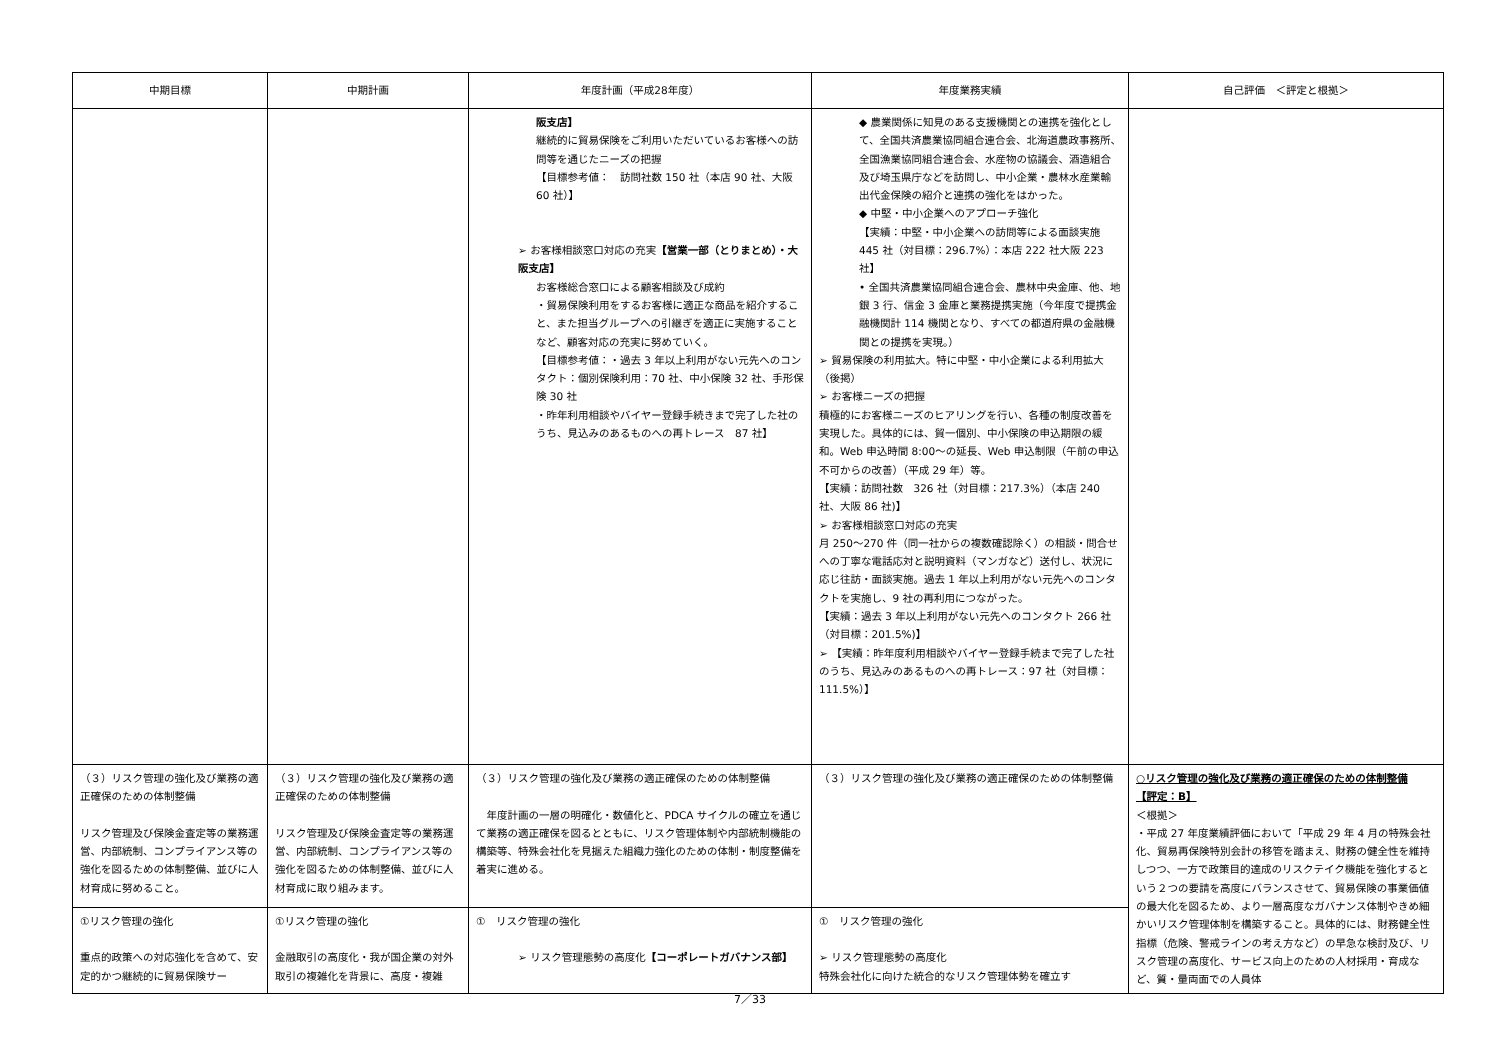| 中期目標 | 中期計画 | 年度計画（平成28年度） | 年度業務実績 | 自己評価 ＜評定と根拠＞ |
| --- | --- | --- | --- | --- |
| | | 阪支店】 継続的に貿易保険をご利用いただいているお客様への訪問等を通じたニーズの把握 【目標参考値： 訪問社数 150 社（本店 90 社、大阪 60 社）】 ➢ お客様相談窓口対応の充実 【営業一部（とりまとめ）・大阪支店】 お客様総合窓口による顧客相談及び成約 ・貿易保険利用をするお客様に適正な商品を紹介すること、また担当グループへの引継ぎを適正に実施することなど、顧客対応の充実に努めていく。 【目標参考値：・過去 3 年以上利用がない元先へのコンタクト：個別保険利用：70 社、中小保険 32 社、手形保険 30 社 ・昨年利用相談やバイヤー登録手続きまで完了した社のうち、見込みのあるものへの再トレース 87 社】 | ◆ 農業関係に知見のある支援機関との連携を強化として、全国共済農業協同組合連合会、北海道農政事務所、全国漁業協同組合連合会、水産物の協議会、酒造組合及び埼玉県庁などを訪問し、中小企業・農林水産業輸出代金保険の紹介と連携の強化をはかった。 ◆ 中堅・中小企業へのアプローチ強化 【実績：中堅・中小企業への訪問等による面談実施 445 社（対目標：296.7%）：本店 222 社大阪 223 社】 • 全国共済農業協同組合連合会、農林中央金庫、他、地銀 3 行、信金 3 金庫と業務提携実施（今年度で提携金融機関計 114 機関となり、すべての都道府県の金融機関との提携を実現。） ➢ 貿易保険の利用拡大。特に中堅・中小企業による利用拡大（後掲） ➢ お客様ニーズの把握 積極的にお客様ニーズのヒアリングを行い、各種の制度改善を実現した。具体的には、貿一個別、中小保険の申込期限の緩和。Web 申込時間 8:00～の延長、Web 申込制限（午前の申込不可からの改善）（平成 29 年）等。 【実績：訪問社数 326 社（対目標：217.3%）（本店 240 社、大阪 86 社)】 ➢ お客様相談窓口対応の充実 月 250～270 件（同一社からの複数確認除く）の相談・問合せへの丁寧な電話応対と説明資料（マンガなど）送付し、状況に応じ往訪・面談実施。過去 1 年以上利用がない元先へのコンタクトを実施し、9 社の再利用につながった。 【実績：過去 3 年以上利用がない元先へのコンタクト 266 社（対目標：201.5%)】 ➢ 【実績：昨年度利用相談やバイヤー登録手続まで完了した社のうち、見込みのあるものへの再トレース：97 社（対目標：111.5%）】 | |
| （３）リスク管理の強化及び業務の適正確保のための体制整備 リスク管理及び保険金査定等の業務運営、内部統制、コンプライアンス等の強化を図るための体制整備、並びに人材育成に努めること。 | （３）リスク管理の強化及び業務の適正確保のための体制整備 リスク管理及び保険金査定等の業務運営、内部統制、コンプライアンス等の強化を図るための体制整備、並びに人材育成に取り組みます。 | （３）リスク管理の強化及び業務の適正確保のための体制整備 年度計画の一層の明確化・数値化と、PDCA サイクルの確立を通じて業務の適正確保を図るとともに、リスク管理体制や内部統制機能の構築等、特殊会社化を見据えた組織力強化のための体制・制度整備を着実に進める。 | （３）リスク管理の強化及び業務の適正確保のための体制整備 | ○リスク管理の強化及び業務の適正確保のための体制整備 【評定：B】 ＜根拠＞ ・平成 27 年度業績評価において「平成 29 年 4 月の特殊会社化、貿易再保険特別会計の移管を踏まえ、財務の健全性を維持しつつ、一方で政策目的達成のリスクテイク機能を強化するという２つの要請を高度にバランスさせて、貿易保険の事業価値の最大化を図るため、より一層高度なガバナンス体制やきめ細かいリスク管理体制を構築すること。具体的には、財務健全性指標（危険、警戒ラインの考え方など）の早急な検討及び、リスク管理の高度化、サービス向上のための人材採用・育成など、質・量両面での人員体 |
| ①リスク管理の強化 重点的政策への対応強化を含めて、安定的かつ継続的に貿易保険サー | ①リスク管理の強化 金融取引の高度化・我が国企業の対外取引の複雑化を背景に、高度・複雑 | ① リスク管理の強化 ➢ リスク管理態勢の高度化 【コーポレートガバナンス部】 | ① リスク管理の強化 ➢ リスク管理態勢の高度化 特殊会社化に向けた統合的なリスク管理体勢を確立す | |
7／33